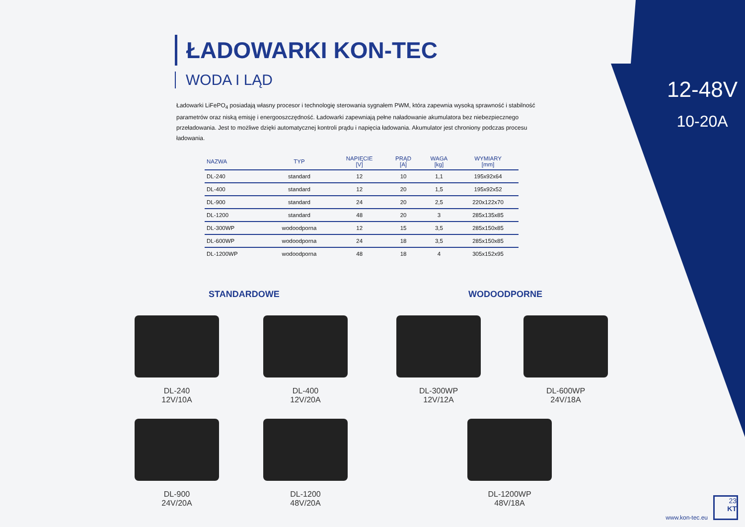12-48V
10-20A
ŁADOWARKI KON-TEC
WODA I LĄD
Ładowarki LiFePO<sub>4</sub> posiadają własny procesor i technologię sterowania sygnałem PWM, która zapewnia wysoką sprawność i stabilność parametrów oraz niską emisję i energooszczędność. Ładowarki zapewniają pełne naładowanie akumulatora bez niebezpiecznego przeładowania. Jest to możliwe dzięki automatycznej kontroli prądu i napięcia ładowania. Akumulator jest chroniony podczas procesu ładowania.
| NAZWA | TYP | NAPIĘCIE [V] | PRĄD [A] | WAGA [kg] | WYMIARY [mm] |
| --- | --- | --- | --- | --- | --- |
| DL-240 | standard | 12 | 10 | 1,1 | 195x92x64 |
| DL-400 | standard | 12 | 20 | 1,5 | 195x92x52 |
| DL-900 | standard | 24 | 20 | 2,5 | 220x122x70 |
| DL-1200 | standard | 48 | 20 | 3 | 285x135x85 |
| DL-300WP | wodoodporna | 12 | 15 | 3,5 | 285x150x85 |
| DL-600WP | wodoodporna | 24 | 18 | 3,5 | 285x150x85 |
| DL-1200WP | wodoodporna | 48 | 18 | 4 | 305x152x95 |
STANDARDOWE WODOODPORNE
DL-240
12V/10A
DL-400
12V/20A
DL-300WP
12V/12A
DL-600WP
24V/18A
DL-900
24V/20A
DL-1200
48V/20A
DL-1200WP
48V/18A
www.kon-tec.eu
23
KT